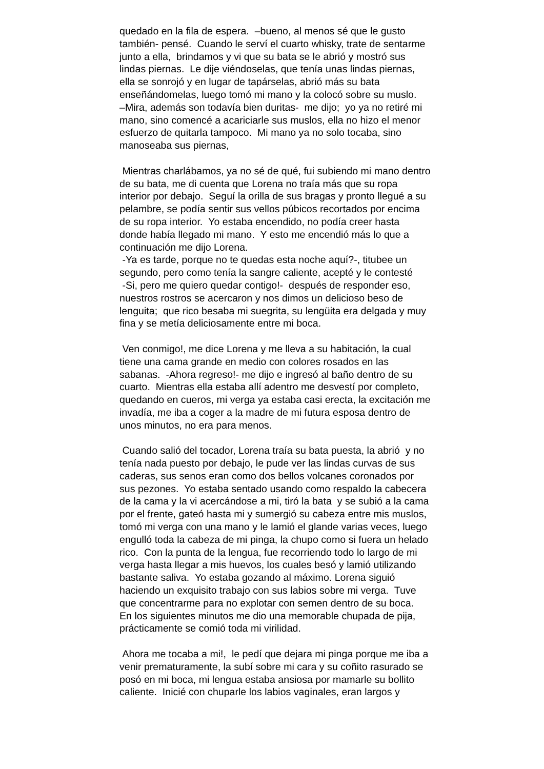quedado en la fila de espera. –bueno, al menos sé que le gusto
también- pensé. Cuando le serví el cuarto whisky, trate de sentarme
junto a ella, brindamos y vi que su bata se le abrió y mostró sus
lindas piernas. Le dije viéndoselas, que tenía unas lindas piernas,
ella se sonrojó y en lugar de tapárselas, abrió más su bata
enseñándomelas, luego tomó mi mano y la colocó sobre su muslo.
–Mira, además son todavía bien duritas- me dijo; yo ya no retiré mi
mano, sino comencé a acariciarle sus muslos, ella no hizo el menor
esfuerzo de quitarla tampoco. Mi mano ya no solo tocaba, sino
manoseaba sus piernas,
Mientras charlábamos, ya no sé de qué, fui subiendo mi mano dentro
de su bata, me di cuenta que Lorena no traía más que su ropa
interior por debajo. Seguí la orilla de sus bragas y pronto llegué a su
pelambre, se podía sentir sus vellos púbicos recortados por encima
de su ropa interior. Yo estaba encendido, no podía creer hasta
donde había llegado mi mano. Y esto me encendió más lo que a
continuación me dijo Lorena.
-Ya es tarde, porque no te quedas esta noche aquí?-, titubee un
segundo, pero como tenía la sangre caliente, acepté y le contesté
-Si, pero me quiero quedar contigo!- después de responder eso,
nuestros rostros se acercaron y nos dimos un delicioso beso de
lenguita; que rico besaba mi suegrita, su lengüita era delgada y muy
fina y se metía deliciosamente entre mi boca.
Ven conmigo!, me dice Lorena y me lleva a su habitación, la cual
tiene una cama grande en medio con colores rosados en las
sabanas. -Ahora regreso!- me dijo e ingresó al baño dentro de su
cuarto. Mientras ella estaba allí adentro me desvestí por completo,
quedando en cueros, mi verga ya estaba casi erecta, la excitación me
invadía, me iba a coger a la madre de mi futura esposa dentro de
unos minutos, no era para menos.
Cuando salió del tocador, Lorena traía su bata puesta, la abrió y no
tenía nada puesto por debajo, le pude ver las lindas curvas de sus
caderas, sus senos eran como dos bellos volcanes coronados por
sus pezones. Yo estaba sentado usando como respaldo la cabecera
de la cama y la vi acercándose a mi, tiró la bata y se subió a la cama
por el frente, gateó hasta mi y sumergió su cabeza entre mis muslos,
tomó mi verga con una mano y le lamió el glande varias veces, luego
engulló toda la cabeza de mi pinga, la chupo como si fuera un helado
rico. Con la punta de la lengua, fue recorriendo todo lo largo de mi
verga hasta llegar a mis huevos, los cuales besó y lamió utilizando
bastante saliva. Yo estaba gozando al máximo. Lorena siguió
haciendo un exquisito trabajo con sus labios sobre mi verga. Tuve
que concentrarme para no explotar con semen dentro de su boca.
En los siguientes minutos me dio una memorable chupada de pija,
prácticamente se comió toda mi virilidad.
Ahora me tocaba a mi!, le pedí que dejara mi pinga porque me iba a
venir prematuramente, la subí sobre mi cara y su coñito rasurado se
posó en mi boca, mi lengua estaba ansiosa por mamarle su bollito
caliente. Inicié con chuparle los labios vaginales, eran largos y